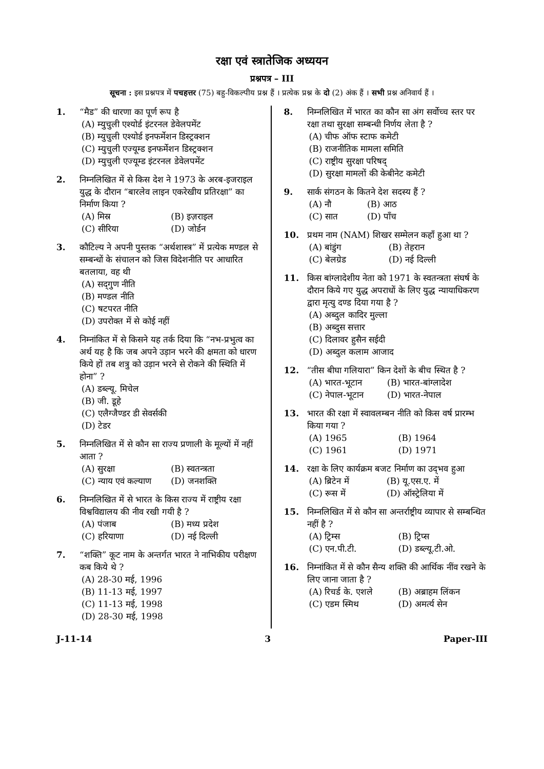रक्षा एवं स्त्रातेजिक अध्ययन
प्रश्नपत्र – III
सूचना : इस प्रश्नपत्र में पचहत्तर (75) बहु-विकल्पीय प्रश्न हैं । प्रत्येक प्रश्न के दो (2) अंक हैं । सभी प्रश्न अनिवार्य हैं ।
1. “मैड” की धारणा का पूर्ण रूप है
(A) म्युचुली एश्योर्ड इंटरनल डेवेलपमेंट
(B) म्युचुली एश्योर्ड इनफर्मेशन डिस्ट्रक्शन
(C) म्युचुली एज्यूम्ड इनफर्मेशन डिस्ट्रक्शन
(D) म्युचुली एज्यूम्ड इंटरनल डेवेलपमेंट
2. निम्नलिखित में से किस देश ने 1973 के अरब-इजराइल युद्ध के दौरान “बारलेव लाइन एकरेखीय प्रतिरक्षा” का निर्माण किया ?
(A) मिस्र (B) इज़राइल (C) सीरिया (D) जोर्डन
3. कौटिल्य ने अपनी पुस्तक “अर्थशास्त्र” में प्रत्येक मण्डल से सम्बन्धों के संचालन को जिस विदेशनीति पर आधारित बतलाया, वह थी
(A) सद्‌गुण नीति
(B) मण्डल नीति
(C) षटपरत नीति
(D) उपरोक्त में से कोई नहीं
4. निम्नांकित में से किसने यह तर्क दिया कि “नभ-प्रभुत्व का अर्थ यह है कि जब अपने उड़ान भरने की क्षमता को धारण किये हों तब शत्रु को उड़ान भरने से रोकने की स्थिति में होना” ?
(A) डब्ल्यू. मिचेल
(B) जी. डूहे
(C) एलैग्जैण्डर डी सेवर्सकी
(D) टेडर
5. निम्नलिखित में से कौन सा राज्य प्रणाली के मूल्यों में नहीं आता ?
(A) सुरक्षा (B) स्वतन्त्रता (C) न्याय एवं कल्याण (D) जनशक्ति
6. निम्नलिखित में से भारत के किस राज्य में राष्ट्रीय रक्षा विश्वविद्यालय की नीव रखी गयी है ?
(A) पंजाब (B) मध्य प्रदेश (C) हरियाणा (D) नई दिल्ली
7. “शक्ति” कूट नाम के अन्तर्गत भारत ने नाभिकीय परीक्षण कब किये थे ?
(A) 28-30 मई, 1996
(B) 11-13 मई, 1997
(C) 11-13 मई, 1998
(D) 28-30 मई, 1998
8. निम्नलिखित में भारत का कौन सा अंग सर्वोच्च स्तर पर रक्षा तथा सुरक्षा सम्बन्धी निर्णय लेता है ?
(A) चीफ ऑफ स्टाफ कमेटी
(B) राजनीतिक मामला समिति
(C) राष्ट्रीय सुरक्षा परिषद्
(D) सुरक्षा मामलों की केबीनेट कमेटी
9. सार्क संगठन के कितने देश सदस्य हैं ?
(A) नौ (B) आठ (C) सात (D) पाँच
10. प्रथम नाम (NAM) शिखर सम्मेलन कहाँ हुआ था ?
(A) बांडुंग (B) तेहरान (C) बेलग्रेड (D) नई दिल्ली
11. किस बांग्लादेशीय नेता को 1971 के स्वतन्त्रता संघर्ष के दौरान किये गए युद्ध अपराधों के लिए युद्ध न्यायाधिकरण द्वारा मृत्यु दण्ड दिया गया है ?
(A) अब्दुल कादिर मुल्ला
(B) अब्दुस सत्तार
(C) दिलावर हुसैन सईदी
(D) अब्दुल कलाम आजाद
12. “तीस बीघा गलियारा” किन देशों के बीच स्थित है ?
(A) भारत-भूटान (B) भारत-बांग्लादेश (C) नेपाल-भूटान (D) भारत-नेपाल
13. भारत की रक्षा में स्वावलम्बन नीति को किस वर्ष प्रारम्भ किया गया ?
(A) 1965 (B) 1964 (C) 1961 (D) 1971
14. रक्षा के लिए कार्यक्रम बजट निर्माण का उद्‌भव हुआ
(A) ब्रिटेन में (B) यू.एस.ए. में (C) रूस में (D) ऑस्ट्रेलिया में
15. निम्नलिखित में से कौन सा अन्तर्राष्ट्रीय व्यापार से सम्बन्धित नहीं है ?
(A) ट्रिम्स (B) ट्रिप्स (C) एन.पी.टी. (D) डब्ल्यू.टी.ओ.
16. निम्नांकित में से कौन सैन्य शक्ति की आर्थिक नींव रखने के लिए जाना जाता है ?
(A) रिचर्ड के. एशले (B) अब्राहम लिंकन (C) एडम स्मिथ (D) अमर्त्य सेन
J-11-14 3 Paper-III